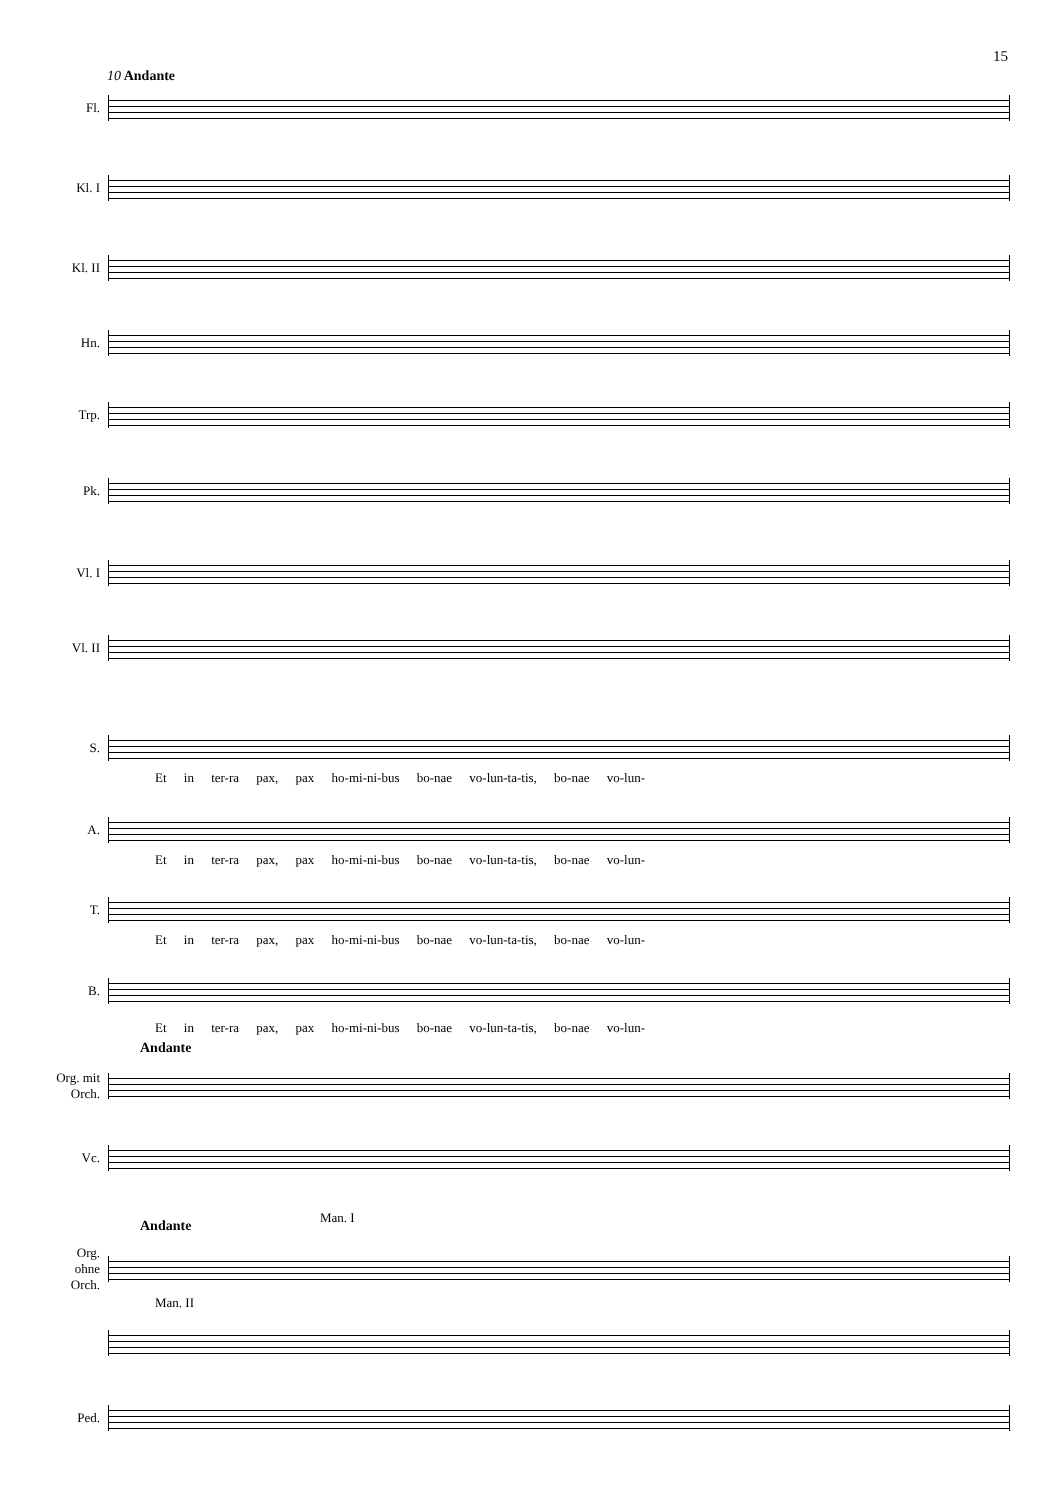15
10 Andante
Fl.
Kl. I
Kl. II
Hn.
Trp.
Pk.
Vl. I
Vl. II
S.
Et in ter-ra pax, pax ho-mi-ni-bus bo-nae vo-lun-ta-tis, bo-nae vo-lun-
A.
Et in ter-ra pax, pax ho-mi-ni-bus bo-nae vo-lun-ta-tis, bo-nae vo-lun-
T.
Et in ter-ra pax, pax ho-mi-ni-bus bo-nae vo-lun-ta-tis, bo-nae vo-lun-
B.
Et in ter-ra pax, pax ho-mi-ni-bus bo-nae vo-lun-ta-tis, bo-nae vo-lun-
Andante
Org. mit Orch.
Vc.
Andante
Man. I
Org. ohne Orch.
Man. II
Ped.